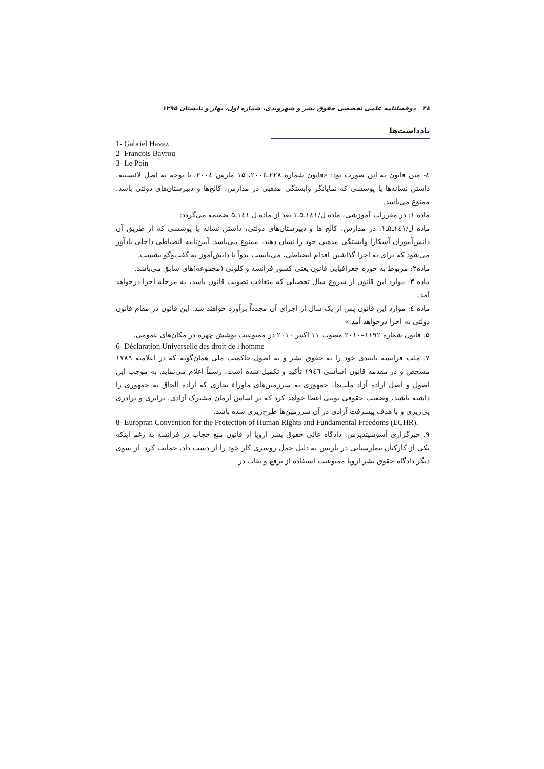۲۸ دوفصلنامه علمی تخصصی حقوق بشر و شهروندی، شماره اول، بهار و تابستان ۱۳۹۵
یادداشت‌ها
1- Gabriel Havez
2- Francois Bayrou
3- Le Poin
٤- متن قانون به این صورت بود: «قانون شماره ۲۲۸ـ۲۰۰٤، ۱۵ مارس ۲۰۰٤، با توجه به اصل لائیسیته، داشتن نشانه‌ها یا پوششی که نمایانگر وابستگی مذهبی در مدارس، کالج‌ها و دبیرستان‌های دولتی باشد، ممنوع می‌باشد.
ماده ۱: در مقررات آموزشی، ماده ل/۱٤۱ـ۵ـ۱ بعد از ماده ل ۱٤۱ـ۵ ضمیمه می‌گردد:
ماده ل/۱٤۱ـ۵ـ۱: در مدارس، کالج ها و دبیرستان‌های دولتی، داشتن نشانه یا پوششی که از طریق آن دانش‌آموزان آشکارا وابستگی مذهبی خود را نشان دهند، ممنوع می‌باشد. آیین‌نامه انضباطی داخلی یادآور می‌شود که برای به اجرا گذاشتن اقدام انضباطی، می‌بایست بدواً با دانش‌آموز به گفت‌وگو نشست.
ماده۲: مربوط به حوزه جغرافیایی قانون یعنی کشور فرانسه و کلونی (مجموعه)های سابق می‌باشد.
ماده ۳: موارد این قانون از شروع سال تحصیلی که متعاقب تصویب قانون باشد، به مرحله اجرا درخواهد آمد.
ماده ٤: موارد این قانون پس از یک سال از اجرای آن مجدداً برآورد خواهند شد. این قانون در مقام قانون دولتی به اجرا درخواهد آمد.»
۵. قانون شماره ۱۱۹۲–۲۰۱۰ مصوب ۱۱ اکتبر ۲۰۱۰ در ممنوعیت پوشش چهره در مکان‌های عمومی.
6- Déclaration Universelle des droit de l homme
۷. ملت فرانسه پایبندی خود را به حقوق بشر و به اصول حاکمیت ملی همان‌گونه که در اعلامیه ۱۷۸۹ مشخص و در مقدمه قانون اساسی ۱۹٤٦ تأکید و تکمیل شده است، رسماً اعلام می‌نماید. به موجب این اصول و اصل اراده آزاد ملت‌ها، جمهوری به سرزمین‌های ماوراء بحاری که اراده الحاق به جمهوری را داشته باشند، وضعیت حقوقی نوینی اعطا خواهد کرد که بر اساس آرمان مشترک آزادی، برابری و برادری پی‌ریزی و با هدف پیشرفت آزادی در آن سرزمین‌ها طرح‌ریزی شده باشد.
8- Europran Convention for the Protection of Human Rights and Fundamental Freedoms (ECHR).
۹. خبرگزاری آسوشیتدپرس: دادگاه عالی حقوق بشر اروپا از قانون منع حجاب در فرانسه به رغم اینکه یکی از کارکنان بیمارستانی در پاریس به دلیل حمل روسری کار خود را از دست داد، حمایت کرد. از سوی دیگر دادگاه حقوق بشر اروپا ممنوعیت استفاده از برقع و نقاب در